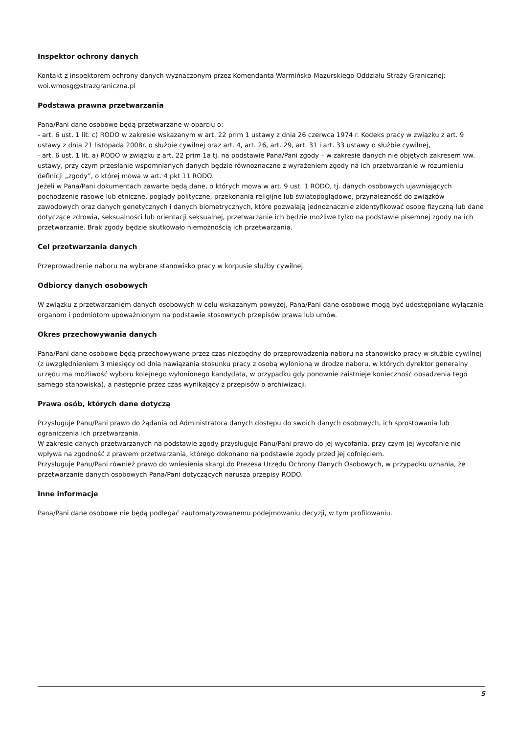Inspektor ochrony danych
Kontakt z inspektorem ochrony danych wyznaczonym przez Komendanta Warmińsko-Mazurskiego Oddziału Straży Granicznej: woi.wmosg@strazgraniczna.pl
Podstawa prawna przetwarzania
Pana/Pani dane osobowe będą przetwarzane w oparciu o:
- art. 6 ust. 1 lit. c) RODO w zakresie wskazanym w art. 22 prim 1 ustawy z dnia 26 czerwca 1974 r. Kodeks pracy w związku z art. 9 ustawy z dnia 21 listopada 2008r. o służbie cywilnej oraz art. 4, art. 26, art. 29, art. 31 i art. 33 ustawy o służbie cywilnej,
- art. 6 ust. 1 lit. a) RODO w związku z art. 22 prim 1a tj. na podstawie Pana/Pani zgody – w zakresie danych nie objętych zakresem ww. ustawy, przy czym przesłanie wspomnianych danych będzie równoznaczne z wyrażeniem zgody na ich przetwarzanie w rozumieniu definicji „zgody”, o której mowa w art. 4 pkt 11 RODO.
Jeżeli w Pana/Pani dokumentach zawarte będą dane, o których mowa w art. 9 ust. 1 RODO, tj. danych osobowych ujawniających pochodzenie rasowe lub etniczne, poglądy polityczne, przekonania religijne lub światopoglądowe, przynależność do związków zawodowych oraz danych genetycznych i danych biometrycznych, które pozwalają jednoznacznie zidentyfikować osobę fizyczną lub dane dotyczące zdrowia, seksualności lub orientacji seksualnej, przetwarzanie ich będzie możliwe tylko na podstawie pisemnej zgody na ich przetwarzanie. Brak zgody będzie skutkowało niemożnością ich przetwarzania.
Cel przetwarzania danych
Przeprowadzenie naboru na wybrane stanowisko pracy w korpusie służby cywilnej.
Odbiorcy danych osobowych
W związku z przetwarzaniem danych osobowych w celu wskazanym powyżej, Pana/Pani dane osobowe mogą być udostępniane wyłącznie organom i podmiotom upoważnionym na podstawie stosownych przepisów prawa lub umów.
Okres przechowywania danych
Pana/Pani dane osobowe będą przechowywane przez czas niezbędny do przeprowadzenia naboru na stanowisko pracy w służbie cywilnej (z uwzględnieniem 3 miesięcy od dnia nawiązania stosunku pracy z osobą wyłonioną w drodze naboru, w których dyrektor generalny urzędu ma możliwość wyboru kolejnego wyłonionego kandydata, w przypadku gdy ponownie zaistnieje konieczność obsadzenia tego samego stanowiska), a następnie przez czas wynikający z przepisów o archiwizacji.
Prawa osób, których dane dotyczą
Przysługuje Panu/Pani prawo do żądania od Administratora danych dostępu do swoich danych osobowych, ich sprostowania lub ograniczenia ich przetwarzania.
W zakresie danych przetwarzanych na podstawie zgody przysługuje Panu/Pani prawo do jej wycofania, przy czym jej wycofanie nie wpływa na zgodność z prawem przetwarzania, którego dokonano na podstawie zgody przed jej cofnięciem.
Przysługuje Panu/Pani również prawo do wniesienia skargi do Prezesa Urzędu Ochrony Danych Osobowych, w przypadku uznania, że przetwarzanie danych osobowych Pana/Pani dotyczących narusza przepisy RODO.
Inne informacje
Pana/Pani dane osobowe nie będą podlegać zautomatyzowanemu podejmowaniu decyzji, w tym profilowaniu.
5